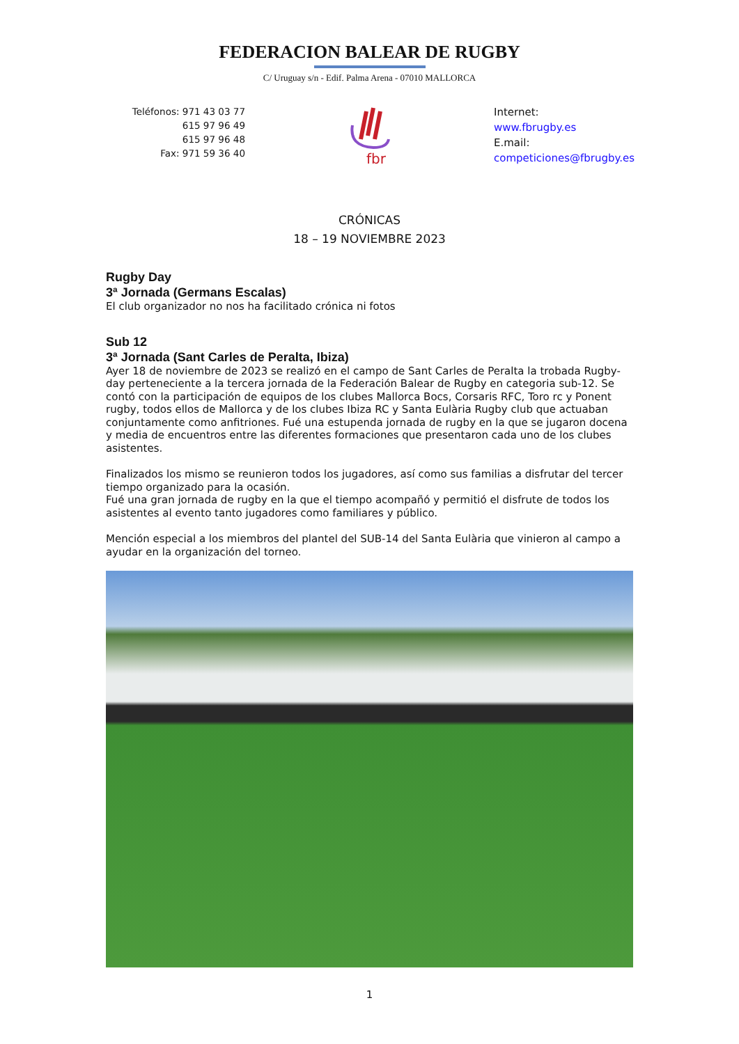FEDERACION BALEAR DE RUGBY
C/ Uruguay s/n - Edif. Palma Arena - 07010 MALLORCA
Teléfonos: 971 43 03 77
615 97 96 49
615 97 96 48
Fax: 971 59 36 40
fbr
Internet:
www.fbrugby.es
E.mail:
competiciones@fbrugby.es
CRÓNICAS
18 – 19 NOVIEMBRE 2023
Rugby Day
3ª Jornada (Germans Escalas)
El club organizador no nos ha facilitado crónica ni fotos
Sub 12
3ª Jornada (Sant Carles de Peralta, Ibiza)
Ayer 18 de noviembre de 2023 se realizó en el campo de Sant Carles de Peralta la trobada Rugby-day perteneciente a la tercera jornada de la Federación Balear de Rugby en categoria sub-12. Se contó con la participación de equipos de los clubes Mallorca Bocs, Corsaris RFC, Toro rc y Ponent rugby, todos ellos de Mallorca y de los clubes Ibiza RC y Santa Eulària Rugby club que actuaban conjuntamente como anfitriones. Fué una estupenda jornada de rugby en la que se jugaron docena y media de encuentros entre las diferentes formaciones que presentaron cada uno de los clubes asistentes.
Finalizados los mismo se reunieron todos los jugadores, así como sus familias a disfrutar del tercer tiempo organizado para la ocasión.
Fué una gran jornada de rugby en la que el tiempo acompañó y permitió el disfrute de todos los asistentes al evento tanto jugadores como familiares y público.
Mención especial a los miembros del plantel del SUB-14 del Santa Eulària que vinieron al campo a ayudar en la organización del torneo.
1